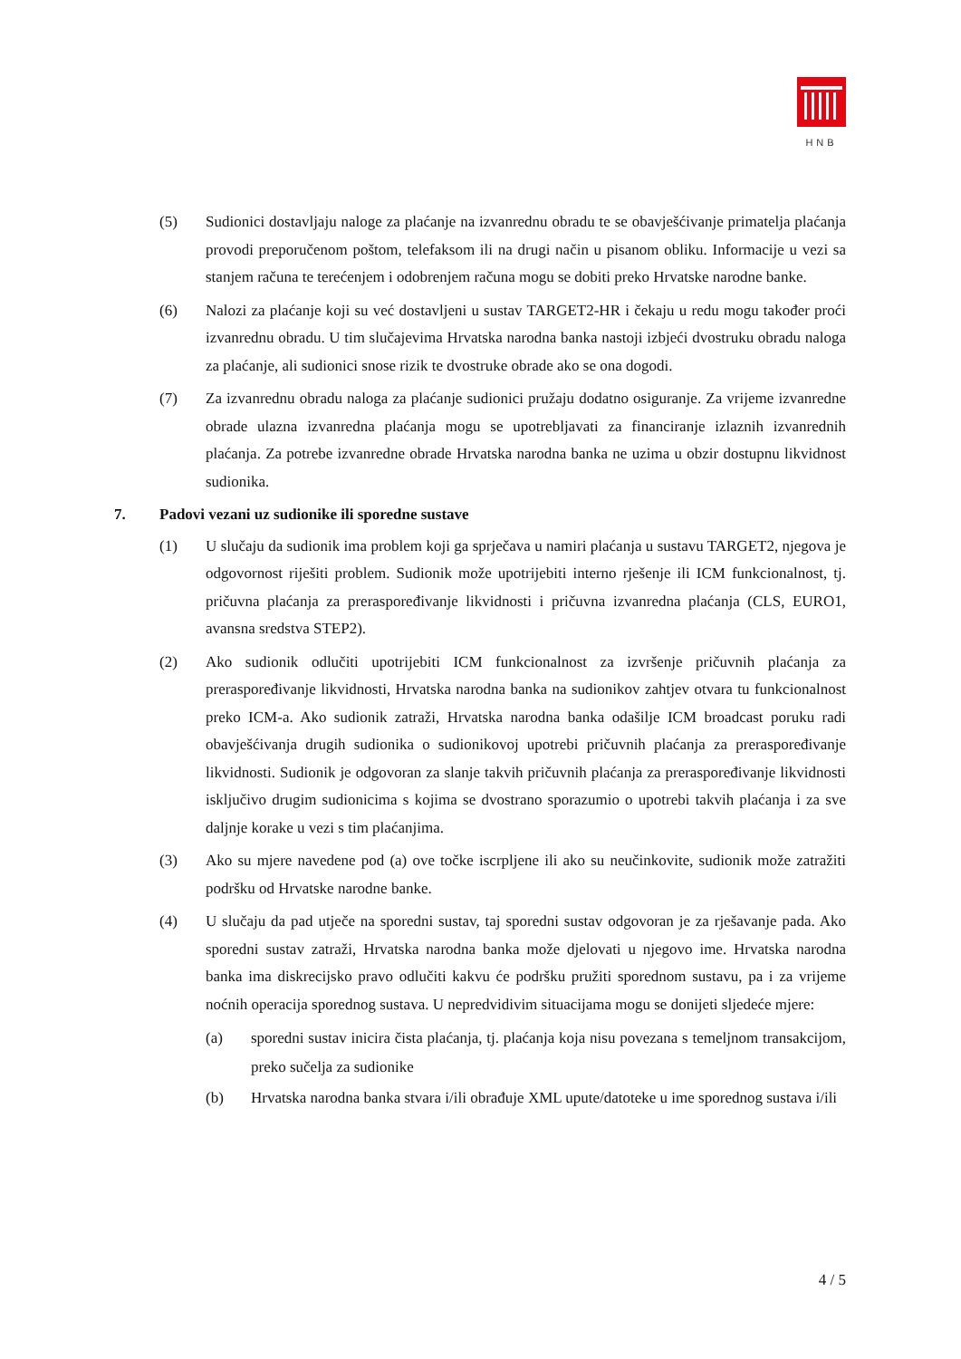HNB
(5) Sudionici dostavljaju naloge za plaćanje na izvanrednu obradu te se obavješćivanje primatelja plaćanja provodi preporučenom poštom, telefaksom ili na drugi način u pisanom obliku. Informacije u vezi sa stanjem računa te terećenjem i odobrenjem računa mogu se dobiti preko Hrvatske narodne banke.
(6) Nalozi za plaćanje koji su već dostavljeni u sustav TARGET2-HR i čekaju u redu mogu također proći izvanrednu obradu. U tim slučajevima Hrvatska narodna banka nastoji izbjeći dvostruku obradu naloga za plaćanje, ali sudionici snose rizik te dvostruke obrade ako se ona dogodi.
(7) Za izvanrednu obradu naloga za plaćanje sudionici pružaju dodatno osiguranje. Za vrijeme izvanredne obrade ulazna izvanredna plaćanja mogu se upotrebljavati za financiranje izlaznih izvanrednih plaćanja. Za potrebe izvanredne obrade Hrvatska narodna banka ne uzima u obzir dostupnu likvidnost sudionika.
7. Padovi vezani uz sudionike ili sporedne sustave
(1) U slučaju da sudionik ima problem koji ga sprječava u namiri plaćanja u sustavu TARGET2, njegova je odgovornost riješiti problem. Sudionik može upotrijebiti interno rješenje ili ICM funkcionalnost, tj. pričuvna plaćanja za preraspoređivanje likvidnosti i pričuvna izvanredna plaćanja (CLS, EURO1, avansna sredstva STEP2).
(2) Ako sudionik odlučiti upotrijebiti ICM funkcionalnost za izvršenje pričuvnih plaćanja za preraspoređivanje likvidnosti, Hrvatska narodna banka na sudionikov zahtjev otvara tu funkcionalnost preko ICM-a. Ako sudionik zatraži, Hrvatska narodna banka odašilje ICM broadcast poruku radi obavješćivanja drugih sudionika o sudionikovoj upotrebi pričuvnih plaćanja za preraspoređivanje likvidnosti. Sudionik je odgovoran za slanje takvih pričuvnih plaćanja za preraspoređivanje likvidnosti isključivo drugim sudionicima s kojima se dvostrano sporazumio o upotrebi takvih plaćanja i za sve daljnje korake u vezi s tim plaćanjima.
(3) Ako su mjere navedene pod (a) ove točke iscrpljene ili ako su neučinkovite, sudionik može zatražiti podršku od Hrvatske narodne banke.
(4) U slučaju da pad utječe na sporedni sustav, taj sporedni sustav odgovoran je za rješavanje pada. Ako sporedni sustav zatraži, Hrvatska narodna banka može djelovati u njegovo ime. Hrvatska narodna banka ima diskrecijsko pravo odlučiti kakvu će podršku pružiti sporednom sustavu, pa i za vrijeme noćnih operacija sporednog sustava. U nepredvidivim situacijama mogu se donijeti sljedeće mjere:
(a) sporedni sustav inicira čista plaćanja, tj. plaćanja koja nisu povezana s temeljnom transakcijom, preko sučelja za sudionike
(b) Hrvatska narodna banka stvara i/ili obrađuje XML upute/datoteke u ime sporednog sustava i/ili
4 / 5